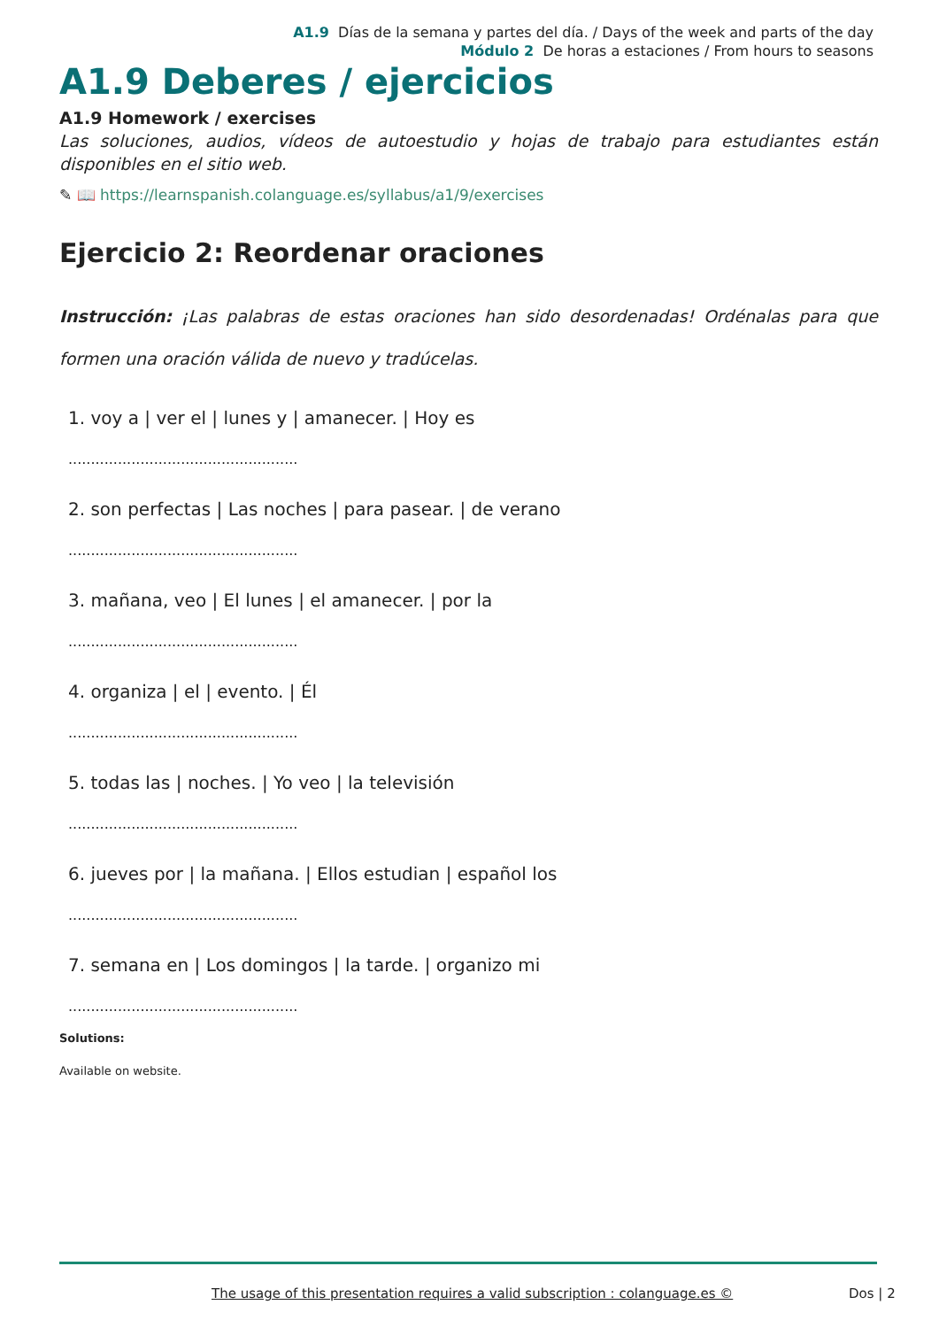A1.9 Días de la semana y partes del día. / Days of the week and parts of the day
Módulo 2 De horas a estaciones / From hours to seasons
A1.9 Deberes / ejercicios
A1.9 Homework / exercises
Las soluciones, audios, vídeos de autoestudio y hojas de trabajo para estudiantes están disponibles en el sitio web.
✎ 📖 https://learnspanish.colanguage.es/syllabus/a1/9/exercises
Ejercicio 2: Reordenar oraciones
Instrucción: ¡Las palabras de estas oraciones han sido desordenadas! Ordénalas para que formen una oración válida de nuevo y tradúcelas.
1. voy a | ver el | lunes y | amanecer. | Hoy es
...................................................
2. son perfectas | Las noches | para pasear. | de verano
...................................................
3. mañana, veo | El lunes | el amanecer. | por la
...................................................
4. organiza | el | evento. | Él
...................................................
5. todas las | noches. | Yo veo | la televisión
...................................................
6. jueves por | la mañana. | Ellos estudian | español los
...................................................
7. semana en | Los domingos | la tarde. | organizo mi
...................................................
Solutions:
Available on website.
The usage of this presentation requires a valid subscription : colanguage.es © Dos | 2